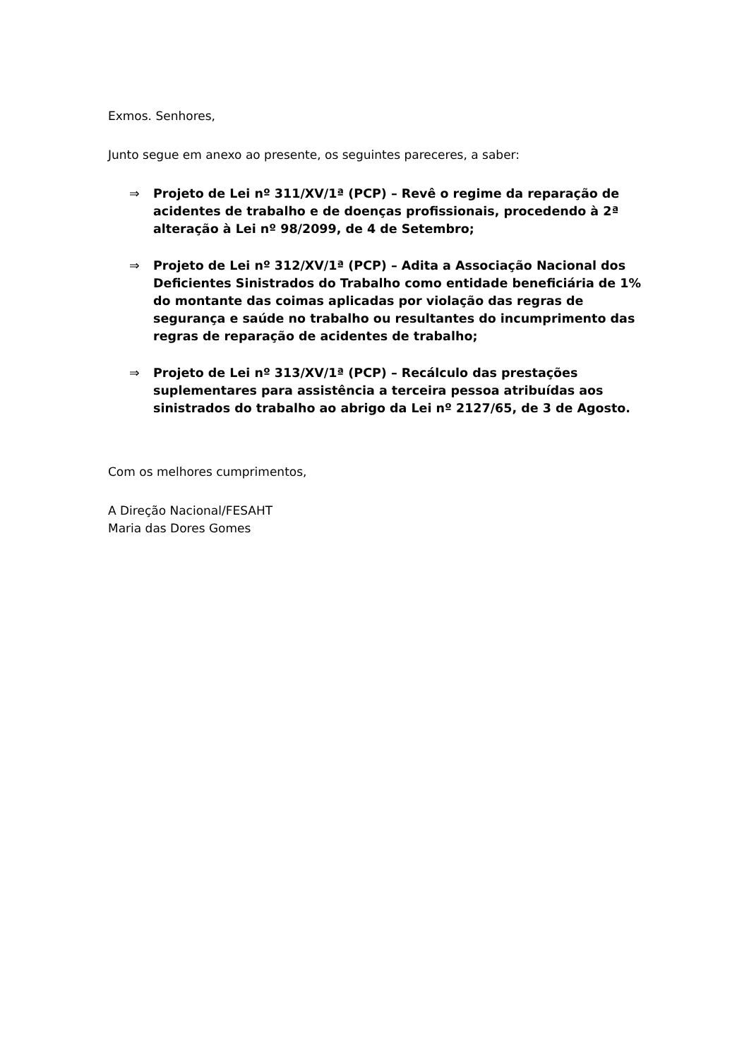Exmos. Senhores,
Junto segue em anexo ao presente, os seguintes pareceres, a saber:
⇒ Projeto de Lei nº 311/XV/1ª (PCP) – Revê o regime da reparação de acidentes de trabalho e de doenças profissionais, procedendo à 2ª alteração à Lei nº 98/2099, de 4 de Setembro;
⇒ Projeto de Lei nº 312/XV/1ª (PCP) – Adita a Associação Nacional dos Deficientes Sinistrados do Trabalho como entidade beneficiária de 1% do montante das coimas aplicadas por violação das regras de segurança e saúde no trabalho ou resultantes do incumprimento das regras de reparação de acidentes de trabalho;
⇒ Projeto de Lei nº 313/XV/1ª (PCP) – Recálculo das prestações suplementares para assistência a terceira pessoa atribuídas aos sinistrados do trabalho ao abrigo da Lei nº 2127/65, de 3 de Agosto.
Com os melhores cumprimentos,
A Direção Nacional/FESAHT
Maria das Dores Gomes